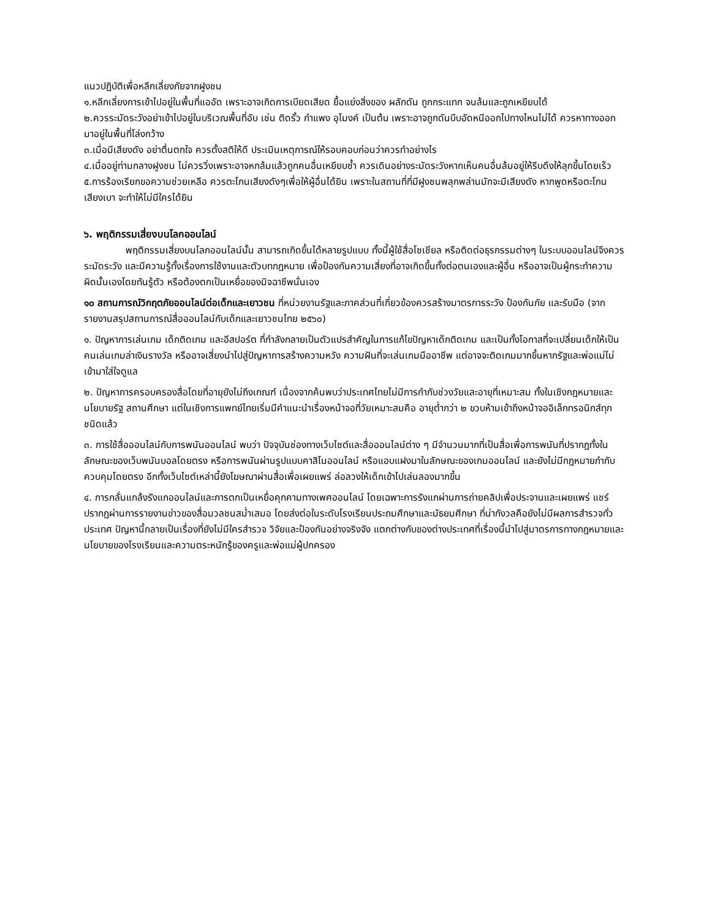แนวปฏิบัติเพื่อหลีกเลี่ยงภัยจากฝูงชน
๑.หลีกเลี่ยงการเข้าไปอยู่ในพื้นที่แออัด เพราะอาจเกิดการเบียดเสียด ยื้อแย่งสิ่งของ ผลักดัน ถูกกระแทก จนล้มและถูกเหยียบได้
๒.ควรระมัดระวังอย่าเข้าไปอยู่ในบริเวณพื้นที่อับ เช่น ติดรั้ว กำแพง อุโมงค์ เป็นต้น เพราะอาจถูกดันบีบอัดหนีออกไปทางไหนไม่ได้ ควรหาทางออกมาอยู่ในพื้นที่โล่งกว้าง
๓.เมื่อมีเสียงดัง อย่าตื่นตกใจ ควรตั้งสติให้ดี ประเมินเหตุการณ์ให้รอบคอบก่อนว่าควรทำอย่างไร
๔.เมื่ออยู่ท่ามกลางฝูงชน ไม่ควรวิ่งเพราะอาจหกล้มแล้วถูกคนอื่นเหยียบซ้ำ ควรเดินอย่างระมัดระวังหากเห็นคนอื่นล้มอยู่ให้รีบดึงให้ลุกขึ้นโดยเร็ว
๕.การร้องเรียกขอความช่วยเหลือ ควรตะโกนเสียงดังๆเพื่อให้ผู้อื่นได้ยิน เพราะในสถานที่ที่มีฝูงชนพลุกพล่านมักจะมีเสียงดัง หากพูดหรือตะโกนเสียงเบา จะทำให้ไม่มีใครได้ยิน
๖. พฤติกรรมเสี่ยงบนโลกออนไลน์
พฤติกรรมเสี่ยงบนโลกออนไลน์นั้น สามารถเกิดขึ้นได้หลายรูปแบบ ทั้งนี้ผู้ใช้สื่อโซเชียล หรือติดต่อธุรกรรมต่างๆ ในระบบออนไลน์จึงควรระมัดระวัง และมีความรู้ทั้งเรื่องการใช้งานและตัวบทกฎหมาย เพื่อป้องกันความเสี่ยงที่อาจเกิดขึ้นทั้งต่อตนเองและผู้อื่น หรืออาจเป็นผู้กระทำความผิดนั้นเองโดยทันรู้ตัว หรือต้องตกเป็นเหยื่อของมิจฉาชีพนั่นเอง
๑๐ สถานการณ์วิกฤตภัยออนไลน์ต่อเด็กและเยาวชน ที่หน่วยงานรัฐและภาคส่วนที่เกี่ยวข้องควรสร้างมาตรการระวัง ป้องกันภัย และรับมือ (จากรายงานสรุปสถานการณ์สื่อออนไลน์กับเด็กและเยาวชนไทย ๒๕๖๐)
๑. ปัญหาการเล่นเกม เด็กติดเกม และอีสปอร์ต ที่กำลังกลายเป็นตัวแปรสำคัญในการแก้ไขปัญหาเด็กติดเกม และเป็นทั้งโอกาสที่จะเปลี่ยนเด็กให้เป็นคนเล่นเกมล่าเงินรางวัล หรืออาจเสี่ยงนำไปสู่ปัญหาการสร้างความหวัง ความฝันที่จะเล่นเกมมืออาชีพ แต่อาจจะติดเกมมากขึ้นหากรัฐและพ่อแม่ไม่เข้ามาใส่ใจดูแล
๒. ปัญหาการครอบครองสื่อโดยที่อายุยังไม่ถึงเกณฑ์ เนื่องจากค้นพบว่าประเทศไทยไม่มีการกำกับช่วงวัยและอายุที่เหมาะสม ทั้งในเชิงกฎหมายและนโยบายรัฐ สถานศึกษา แต่ในเชิงการแพทย์ไทยเริ่มมีคำแนะนำเรื่องหน้าจอที่วัยเหมาะสมคือ อายุต่ำกว่า ๒ ขวบห้ามเข้าถึงหน้าจออิเล็กทรอนิกส์ทุกชนิดแล้ว
๓. การใช้สื่อออนไลน์กับการพนันออนไลน์ พบว่า ปัจจุบันช่องทางเว็บไซต์และสื่อออนไลน์ต่าง ๆ มีจำนวนมากที่เป็นสื่อเพื่อการพนันที่ปรากฏทั้งในลักษณะของเว็บพนันบอลโดยตรง หรือการพนันผ่านรูปแบบคาสิโนออนไลน์ หรือแอบแฝงมาในลักษณะของเกมออนไลน์ และยังไม่มีกฎหมายกำกับควบคุมโดยตรง อีกทั้งเว็บไซต์เหล่านี้ยังโฆษณาผ่านสื่อเพื่อเผยแพร่ ล่อลวงให้เด็กเข้าไปเล่นลองมากขึ้น
๔. การกลั่นแกล้งรังแกออนไลน์และการตกเป็นเหยื่อคุกคามทางเพศออนไลน์ โดยเฉพาะการรังแกผ่านการถ่ายคลิปเพื่อประจานและเผยแพร่ แชร์ ปรากฏผ่านการรายงานข่าวของสื่อมวลชนสม่ำเสมอ โดยส่งต่อในระดับโรงเรียนประถมศึกษาและมัธยมศึกษา ที่น่ากังวลคือยังไม่มีผลการสำรวจทั่วประเทศ ปัญหานี้กลายเป็นเรื่องที่ยังไม่มีใครสำรวจ วิจัยและป้องกันอย่างจริงจัง แตกต่างกับของต่างประเทศที่เรื่องนี้นำไปสู่มาตรการทางกฎหมายและนโยบายของโรงเรียนและความตระหนักรู้ของครูและพ่อแม่ผู้ปกครอง